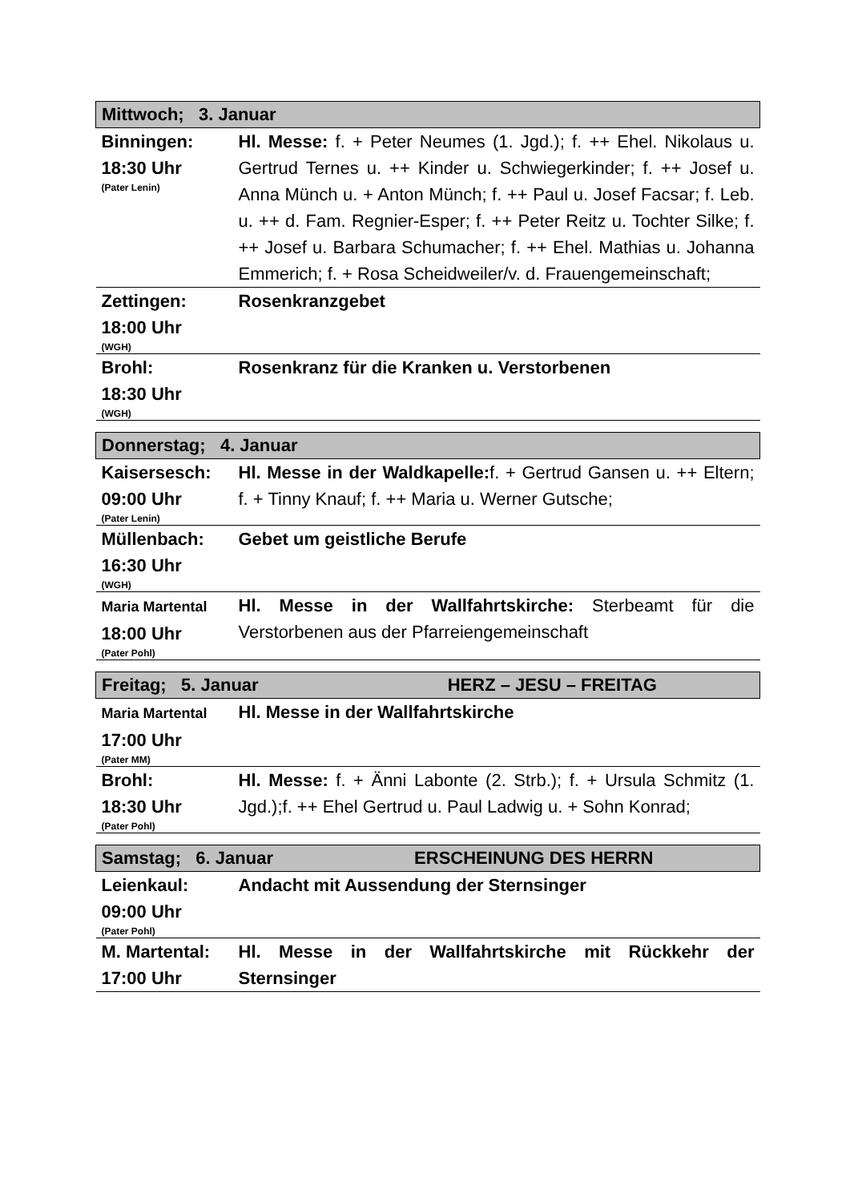| Mittwoch; 3. Januar | |
| --- | --- |
| Binningen: 18:30 Uhr (Pater Lenin) | Hl. Messe: f. + Peter Neumes (1. Jgd.); f. ++ Ehel. Nikolaus u. Gertrud Ternes u. ++ Kinder u. Schwiegerkinder; f. ++ Josef u. Anna Münch u. + Anton Münch; f. ++ Paul u. Josef Facsar; f. Leb. u. ++ d. Fam. Regnier-Esper; f. ++ Peter Reitz u. Tochter Silke; f. ++ Josef u. Barbara Schumacher; f. ++ Ehel. Mathias u. Johanna Emmerich; f. + Rosa Scheidweiler/v. d. Frauengemeinschaft; |
| Zettingen: 18:00 Uhr (WGH) | Rosenkranzgebet |
| Brohl: 18:30 Uhr (WGH) | Rosenkranz für die Kranken u. Verstorbenen |
| Donnerstag; 4. Januar | |
| Kaisersesch: 09:00 Uhr (Pater Lenin) | Hl. Messe in der Waldkapelle: f. + Gertrud Gansen u. ++ Eltern; f. + Tinny Knauf; f. ++ Maria u. Werner Gutsche; |
| Müllenbach: 16:30 Uhr (WGH) | Gebet um geistliche Berufe |
| Maria Martental 18:00 Uhr (Pater Pohl) | Hl. Messe in der Wallfahrtskirche: Sterbeamt für die Verstorbenen aus der Pfarreiengemeinschaft |
| Freitag; 5. Januar HERZ – JESU – FREITAG | |
| Maria Martental 17:00 Uhr (Pater MM) | Hl. Messe in der Wallfahrtskirche |
| Brohl: 18:30 Uhr (Pater Pohl) | Hl. Messe: f. + Änni Labonte (2. Strb.); f. + Ursula Schmitz (1. Jgd.);f. ++ Ehel Gertrud u. Paul Ladwig u. + Sohn Konrad; |
| Samstag; 6. Januar ERSCHEINUNG DES HERRN | |
| Leienkaul: 09:00 Uhr (Pater Pohl) | Andacht mit Aussendung der Sternsinger |
| M. Martental: 17:00 Uhr | Hl. Messe in der Wallfahrtskirche mit Rückkehr der Sternsinger |